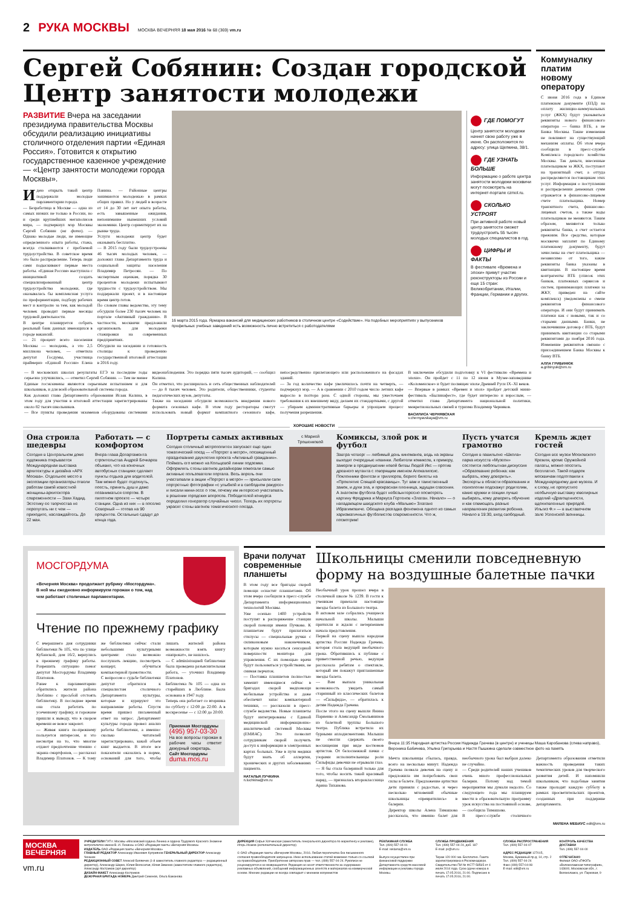2 РУКА МОСКВЫ МОСКВА ВЕЧЕРНЯЯ 18 мая 2016 № 68 (369) vm.ru
Сергей Собянин: Создан городской Центр занятости молодежи
РАЗВИТИЕ Вчера на заседании президиума правительства Москвы обсудили реализацию инициативы столичного отделения партии «Единая Россия». Готовится к открытию государственное казенное учреждение — «Центр занятости молодежи города Москвы».
Идею открыть такой центр поддержали молодые парламентарии города.
— Безработица в Москве — одна из самых низких не только в России, но и среди крупнейших мегаполисов мира, — подчеркнул мэр Москвы Сергей Собянин (на фото). — Однако молодые люди, не имеющие определенного опыта работы, стажа, всегда сталкиваются с проблемой трудоустройства. В советское время это было распределение. Теперь люди сами подыскивают первые места работы. «Единая Россия» выступила с инициативой создать специализированный центр трудоустройства молодежи, где оказывалась бы комплексная услуга по профориентации, подбору рабочих мест и контролю за тем, как молодой человек проводит первые месяцы трудовой деятельности.
В центре планируется собрать реальный банк данных имеющихся в городе вакансий.
— 21 процент всего населения Москвы — молодежь, а это 2,5 миллиона человек, — отметила депутат Госдумы, участница праймериз «Единой России» Елена Панина. — Районные центры занимаются молодежью в рамках общих правил. Но у людей в возрасте от 14 до 30 лет нет опыта работы, есть завышенные ожидания, непонимание нынешних условий экономики. Центр сориентирует их на рынке труда.
Услуги молодежи центр будет оказывать бесплатно.
— В 2015 году были трудоустроены 46 тысяч молодых человек, — доложил глава Департамента труда и социальной защиты населения Владимир Петросян. — По экспертным оценкам, порядка 30 процентов молодежи испытывают трудности с трудоустройством. Мы поддержали проект, и в настоящее время центр готов.
По словам главы ведомства, эту тему обсудили более 230 тысяч человек на портале «Активный гражданин». В частности, москвичи предложили организовать для молодежи стажировки на современных предприятиях.
Обсудили на заседании и готовность столицы к проведению государственной итоговой аттестации в 2016 году.
16 марта 2015 года. Ярмарка вакансий для медицинских работников в столичном центре «Содействие». На подобных мероприятиях у выпускников профильных учебных заведений есть возможность лично встретиться с работодателями
ГДЕ ПОМОГУТ
Центр занятости молодежи начнет свою работу уже в июне. Он расположится по адресу: улица Щепкина, 38/1.
ГДЕ УЗНАТЬ БОЛЬШЕ
Информацию о работе центра занятости молодежи москвичи могут посмотреть на интернет-портале czmol.ru.
СКОЛЬКО УСТРОЯТ
При активной работе новый центр занятости сможет трудоустроить 55 тысяч молодых специалистов в год.
ЦИФРЫ И ФАКТЫ
В фестивале «Времена и эпохи» примут участие реконструкторы из России и еще 15 стран: Великобритании, Италии, Франции, Германии и других.
— В московских школах результаты ЕГЭ за последние годы серьезно улучшились, — отметил Сергей Собянин. — Тем не менее Единые госэкзамены являются серьезным испытанием и для школьников, и для всей образовательной системы города.
Как доложил глава Департамента образования Исаак Калина, в этом году для участия в итоговой аттестации зарегистрированы около 82 тысяч школьников.
— Все пункты проведения экзаменов оборудованы системами видеонаблюдения. Это порядка пяти тысяч аудиторий, — сообщил Калина.
Он отметил, что расширилась и сеть общественных наблюдателей — до 8 тысяч человек. Это родители, общественники, студенты педагогических вузов, депутаты.
Также на заседании обсудили возможность внедрения нового формата сезонных кафе. В этом году рестораторы смогут использовать новый формат компактного сезонного кафе, непосредственно прилегающего или расположенного на фасадах зданий.
— За год количество кафе увеличилось почти на четверть, — подчеркнул мэр. — А в сравнении с 2010 годом число летних кафе выросло в полтора раза. С одной стороны, мы ужесточаем требования к их внешнему виду, делаем их стандартными, с другой — убираем административные барьеры и упрощаем процесс получения разрешения.
В заключение обсудили подготовку к VI фестивалю «Времена и эпохи». Он пройдет с 11 по 12 июня в Музее-заповеднике «Коломенское» и будет посвящен эпохе Древней Руси IX–XI веков.
— Впервые в рамках «Времен и эпох» пройдет детский мини-фестиваль «Былинафест», где будет интересно и взрослым, — отметил глава Департамента национальной политики, межрегиональных связей и туризма Владимир Черняков.
ВАСИЛИСА ЧЕРНЯВСКАЯ
v.chernyavskaya@vm.ru
Коммуналку платим новому оператору
С июня 2016 года в Едином платежном документе (ЕПД) на оплату жилищно-коммунальных услуг (ЖКХ) будут указываться реквизиты нового финансового оператора — банка ВТБ, а не Банка Москвы. Такие изменения не повлияют на существующий механизм оплаты. Об этом вчера сообщили в пресс-службе Комплекса городского хозяйства Москвы. Так деньги, внесенные плательщиком за ЖКХ, поступают на транзитный счет, а оттуда распределяются поставщикам этих услуг. Информация о поступлении и распределении денежных сумм отражается в финансово-лицевом счете плательщика. Номер транзитного счета, финансово-лицевых счетов, а также коды плательщиков не меняются. Таким образом, меняются только реквизиты банка, а счет остается прежним. Все средства, которые москвичи заплатят по Единому платежному документу, будут зачислены на счет плательщика — независимо от того, какие реквизиты банка указаны в квитанции. В настоящее время контрагенты ВТБ (список этих банков, платежных сервисов и систем, принимающих платежи за ЖКУ, приведен на сайте комплекса) уведомлены о смене реквизитов финансового оператора. И они будут принимать платежи как с новыми, так и со старыми данными. Банки, не заключившие договор с ВТБ, будут принимать квитанции со старыми реквизитами до ноября 2016 года. Изменение реквизитов связано с присоединением Банка Москвы к банку ВТБ.
АЛЛА ГРИБИНЮК
a.gribinyuk@vm.ru
ХОРОШИЕ НОВОСТИ
Она строила шедевры
Сегодня в Центральном доме художника открывается Международная выставка архитектуры и дизайна «АРХ Москва». Отдельное место в экспозиции организаторы отвели работам самой известной женщины-архитектора современности — Захи Хадид. Эстетику ее творчества не перепутать ни с чем — приходите, наслаждайтесь. До 22 мая.
Работать — с комфортом
Вчера глава Департамента строительства Андрей Бочкарев объявил, что на конечных автобусных станциях сделают пункты отдыха для водителей. Там можно будет отдохнуть, поесть, принять душ и даже позаниматься спортом. В пилотном проекте — четыре станции. Одна из них — в поселке Северный — готова на 90 процентов. Остальные сдадут до конца года.
Портреты самых активных
Сегодня столичный метрополитен запускает еще один тематический поезд — «Портрет в метро», посвященный празднованию двухлетия проекта «Активный гражданин». Поймать его можно на Кольцевой линии подземки. Оформлять стены вагонов дизайнерам помогали самые активные пользователи портала. Весь апрель они участвовали в акции «Портрет в метро» — присылали свои портретные фотографии «с улыбкой и в свободном ракурсе» и писали мини-эссе о том, почему им интересно участвовать в решении городских вопросов. Победителей конкурса определил генератор случайных чисел. Теперь их портреты украсят стены вагонов тематического поезда.
с Марией Трошенковой
Комиксы, злой рок и футбол
Завтра четверг — любимый день киноманов, ведь на экраны выходят очередные новинки. Любители комиксов, к примеру, замерли в предвкушении новой битвы Людей Икс — против древнего мутанта с говорящим именем Апокалипсис. Поклонники фэнтези и триллеров, берите билеты на «Проклятие Спящей красавицы». Тут вам и таинственный замок, и духи зла, и прекрасная пленница, ждущая спасения. А знатоком футбола будет небезынтересно посмотреть картину Фредрика и Маркуса Гертенов «Златан. Начало» — о нападающем шведского клуба «Мальме» Златане Ибрагимовиче. Обещана разгадка феномена одного из самых харизматичных футболистов современности. Что ж, посмотрим!
Пусть учатся грамотно
Сегодня в павильоне «Школа» парка искусств «Музеон» состоится любопытная дискуссия «Образование ребенка: как выбрать, кому доверить». Эксперты в области образования и психологии подскажут родителям, какие кружки и секции лучше выбирать, кому доверять обучение и как совмещать разные направления развития ребенка. Начало в 19:30, вход свободный.
Кремль ждет гостей
Сегодня все музеи Московского Кремля, кроме Оружейной палаты, можно посетить бесплатно. Такой подарок москвичам подготовили к Международному дню музеев. И к слову, не пропустите необычную выставку ювелирных изделий «Драгоценности, вдохновленные природой. Ильгиз Ф.» — в выставочном зале Успенской звонницы.
МОСГОРДУМА
«Вечерняя Москва» продолжает рубрику «Мосгордума». В ней мы ежедневно информируем горожан о том, над чем работают столичные парламентарии.
Чтение по прежнему графику
С вчерашнего дня сотрудники библиотеки № 105, что по улице Кубанской, дом 16/2, вернулись к прежнему графику работы. Разрешить ситуацию помог депутат Мосгордумы Владимир Платонов.
Ранее к парламентарию обратились жители района Люблино с просьбой отстоять библиотеку. В последнее время она стала работать по усеченному графику, и горожане пришли к выводу, что в скором времени ее вовсе закроют.
— Живая книга по-прежнему пользуется интересом, и это несмотря на то, что многие отдают предпочтение чтению с экрана смартфонов, — рассказал Владимир Платонов. — К тому же библиотеки сейчас стали небольшими культурными центрами: стало возможно послушать лекцию, посмотреть концерт, обучиться компьютерной грамотности.
С вопросом о судьбе библиотеки депутат обратился к специалистам столичного Департамента культуры, которые и курируют это направление работы. Спустя время пришел письменный ответ на запрос. Департамент культуры города провел анализ работы библиотеки, а именно: сколько читателей зарегистрировано, какой объем книг выдается. В итоге все показатели оказались в норме, оснований для того, чтобы лишать жителей района возможности взять книгу «напрокат», не нашлось.
— С administrацией библиотеки была проведена разъяснительная работа, — уточнил Владимир Платонов.
Библиотека № 105 — одна из старейших в Люблине. Была основана в 1947 году.
Теперь она работает со вторника по субботу с 12:00 до 22:00. А в воскресенье — с 12:00 до 20:00.
Приемная Мосгордумы
(495) 957-03-30
На все вопросы горожан в рабочие часы ответит дежурный секретарь.
Сайт Мосгордумы
duma.mos.ru
Врачи получат современные планшеты
В этом году все бригады скорой помощи оснастят планшетами. Об этом вчера сообщили в пресс-службе Департамента информационных технологий Москвы.
Уже осенью 1400 устройств поступят в распоряжение станции скорой помощи имени Пучкова. К планшетам будут прилагаться стилусы — специальные ручки с силиконовым наконечником, которым нужно касаться сенсорной поверхности монитора для управления. С их помощью врачи будут пользоваться устройствами, не снимая перчаток.
— Поставка планшетов полностью заменит имеющиеся сейчас в бригадах скорой медпомощи мобильные устройства и даже обеспечит запас компьютерной техники, — рассказали в пресс-службе ведомства. Новые планшеты будут интегрированы с Единой медицинской информационно-аналитической системой Москвы (ЕМИАС). Это позволит сотрудникам скорой получить доступ к информации в электронных картах больных. Уже в пути медики будут знать об аллергии, хронических и других заболеваниях пациента.
НАТАЛЬЯ ЛУЧКИНА
n.luchkina@vm.ru
Школьницы сменили повседневную форму на воздушные балетные пачки
Необычный урок прошел вчера в столичной школе № 1239. В гости к ученикам приехали настоящие звезды балета из Большого театра.
В актовом зале собрались учащиеся начальной школы. Малыши притихли и ждали с нетерпением начала представления.
Первой на сцену вышла народная артистка России Надежда Грачева, которая стала ведущей необычного урока. Обратившись к публике с приветственной речью, ведущая рассказала ребятам о спектакле, который им покажут приглашенные звезды балета.
— Вам выпала уникальная возможность увидеть самый старинный из классических балетов — «Сильфида», — обратилась к детям Надежда Грачева.
После этого на сцену вышли Янина Париенко и Александр Смольянинов из балетной труппы Большого театра. Публика встретила их бурными аплодисментами. Малыши не смогли сдержать своего восхищения при виде костюмов артистов. От белоснежной пачки с узорами исполнительницы роли Сильфиды девочки не отрывали глаз.
— Я бы стала балериной только для того, чтобы носить такой красивый наряд, — призналась второклассница Арина Тиханова.
Вчера 11:35 Народная артистка России Надежда Грачева (в центре) и ученицы Маша Каробанова (слева направо), Вероника Бабичева, Ульяна Григорьева и Настя Пышкина сделали совместное фото на память
Мечта школьницы сбылась, правда, всего на несколько минут. Надежда Грачева позвала девочек на сцену и предложила им попробовать свои силы в балете. Предложение артистки дети приняли с радостью, и через несколько мгновений обычные школьницы «превратились» в балерин.
Директор школы Алена Тимашова рассказала, что именно балет для необычного урока был выбран далеко не случайно.
— Среди родителей наших учеников очень много профессиональных балерин. Потому над темой мероприятия мы думали недолго. Со следующего года мы планируем ввести в образовательную программу урок искусства на постоянной основе, — сообщила Тимашова.
В пресс-службе столичного Департамента образования отметили важность проведения таких тематических уроков для творческого развития детей. И напомнили школьникам, что подобные занятия также проходят каждую субботу в рамках просветительских проектов, созданных при поддержке департамента.
МИЛЕНА МЕБИУС edit@vm.ru
МОСКВА
ВЕЧЕРНЯЯ
vm.ru
УЧРЕДИТЕЛИ ГУП г. Москвы «Московский ордена Ленина и ордена Трудового Красного Знамени метрополитен имени В. И. Ленина» и ОАО «Редакция газеты «Вечерняя Москва»
ИЗДАТЕЛЬ ОАО «Редакция газеты «Вечерняя Москва»
ГЛАВНЫЙ РЕДАКТОР Александр Иванович Куприянов ГЕНЕРАЛЬНЫЙ ДИРЕКТОР Александр Ченшин
РЕДАКЦИОННЫЙ СОВЕТ Алексей Беляичев (1-й заместитель главного редактора — редакционный директор), Александр Шарко, Юлия Волосатая, Юлия Зименко (заместители главного редактора), Александр Костриков (арт-директор)
ДИЗАЙН-МАКЕТ Александр Костриков
ДЕЖУРНАЯ БРИГАДА НОМЕРА Дмитрий Семенов, Ольга Бажанова
ДИРЕКЦИЯ Софья Хотчинская (заместитель генерального директора по маркетингу и рекламе), Игорь Исаков (исполнительный директор)
© ОАО «Редакция газеты «Вечерняя Москва», 2016. Любая перепечатка без письменного согласия правообладателя запрещена. Иное использование статей возможно только со ссылкой на правообладателя. Приобретение авторских прав — тел. (499) 557-04-24. Рукописи не рецензируются и не возвращаются. Редакция не несет ответственности за содержание рекламных объявлений, сообщений информационных агентств и материалов на коммерческой основе. Мнение редакции не всегда совпадает с мнением колумнистов
РЕКЛАМНАЯ СЛУЖБА
Тел. (499) 557-04-01
E-mail: reklama@vm.ru
Выпуск осуществлен при финансовой поддержке Департамента средств массовой информации и рекламы города Москвы.
СЛУЖБА ПРОДВИЖЕНИЯ
Тел. (499) 557-04-24, доб. 187
E-mail: pr@vm.ru
Тираж 120 000 экз. Бесплатно. Газета зарегистрирована в Роскомнадзоре. Свидетельство ПИ № ФС77-58565 от 4 июля 2014 года. Срок сдачи номера в печать 17.05.2016, 21:00. Подписано в печать 17.05.2016, 21:00.
СЛУЖБА РАСПРОСТРАНЕНИЯ
Тел. (499) 557-04-07
АДРЕС РЕДАКЦИИ 127015, Москва, Бумажный пр-д, 14, стр. 2
Тел. (499) 557-04-24
Факс (499) 557-04-08
E-mail: edit@vm.ru
КОНТРОЛЬ КАЧЕСТВА ДОСТАВКИ
Тел. (499) 557-04-00
ОТПЕЧАТАНО
Филиал ОАО «ПФОП» «Волоколамская типография», 143600, Московская обл., г. Волоколамск, ул. Парковая, 9